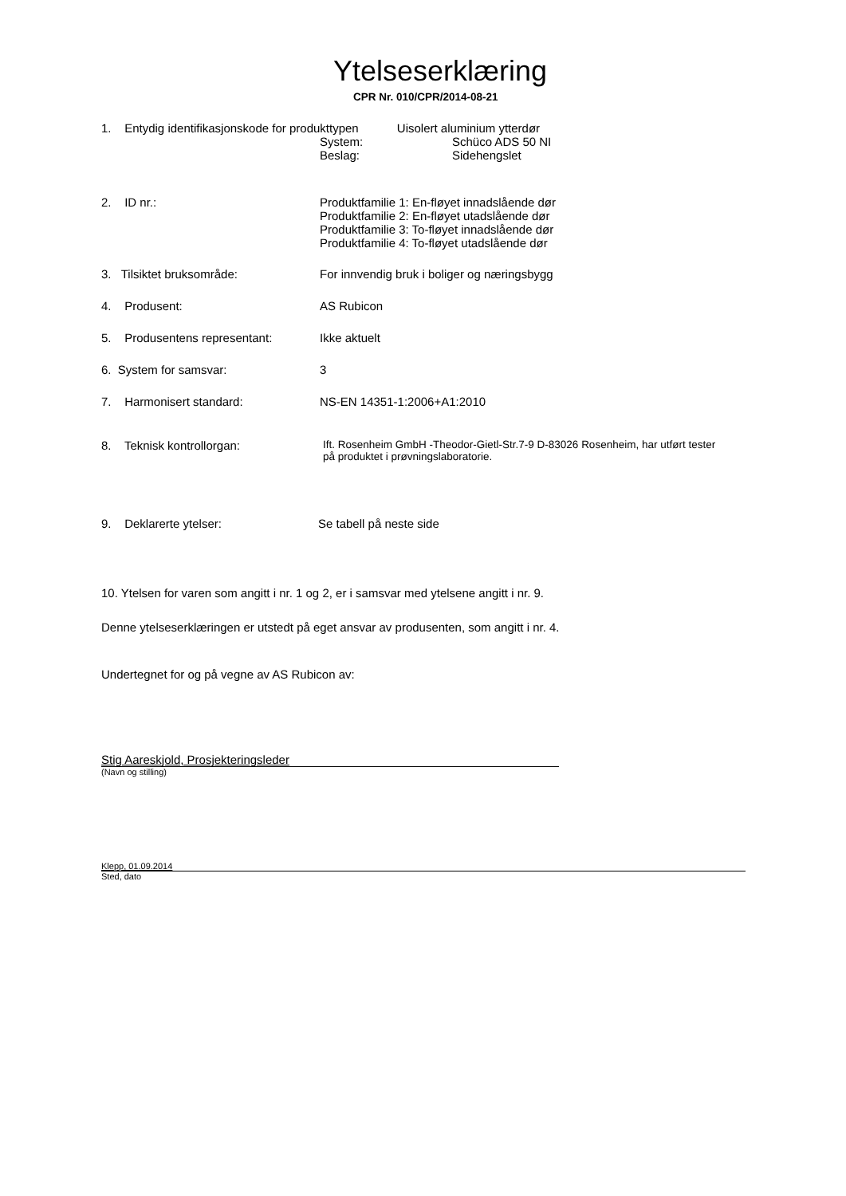Ytelseserklæring
CPR Nr. 010/CPR/2014-08-21
1. Entydig identifikasjonskode for produkttypen Uisolert aluminium ytterdør
System: Schüco ADS 50 NI
Beslag: Sidehengslet
2. ID nr.: Produktfamilie 1: En-fløyet innadslående dør
Produktfamilie 2: En-fløyet utadslående dør
Produktfamilie 3: To-fløyet innadslående dør
Produktfamilie 4: To-fløyet utadslående dør
3. Tilsiktet bruksområde: For innvendig bruk i boliger og næringsbygg
4. Produsent: AS Rubicon
5. Produsentens representant:
Ikke aktuelt
6. System for samsvar: 3
7. Harmonisert standard: NS-EN 14351-1:2006+A1:2010
8. Teknisk kontrollorgan: Ift. Rosenheim GmbH -Theodor-Gietl-Str.7-9 D-83026 Rosenheim, har utført tester
på produktet i prøvningslaboratorie.
9. Deklarerte ytelser: Se tabell på neste side
10. Ytelsen for varen som angitt i nr. 1 og 2, er i samsvar med ytelsene angitt i nr. 9.
Denne ytelseserklæringen er utstedt på eget ansvar av produsenten, som angitt i nr. 4.
Undertegnet for og på vegne av AS Rubicon av:
Stig Aareskjold, Prosjekteringsleder
(Navn og stilling)
Klepp, 01.09.2014
Sted, dato